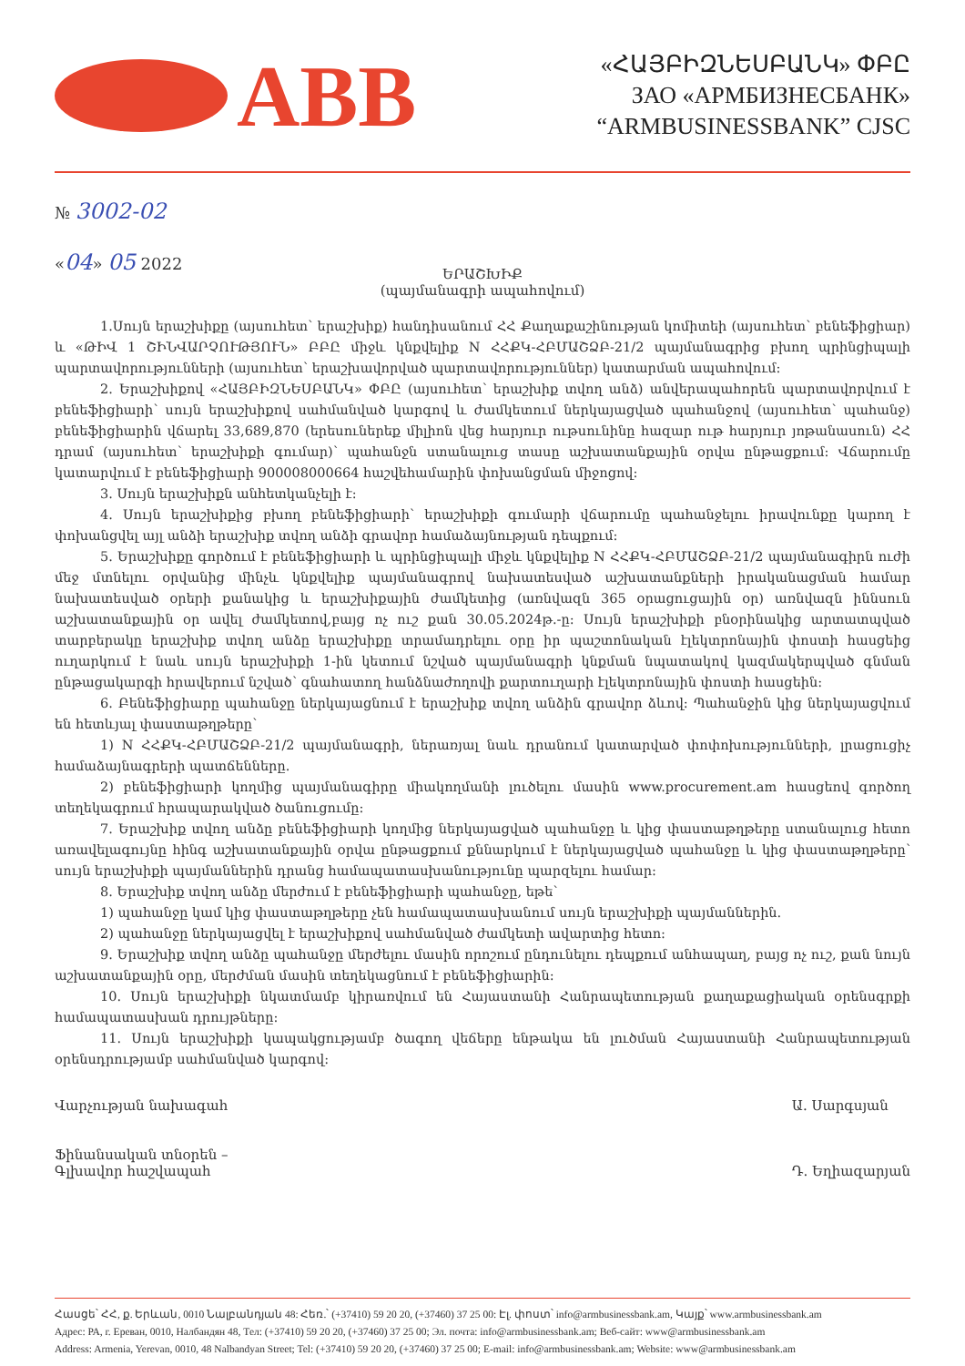ABB
«ՀԱՅԲԻԶՆԵՍԲԱՆԿ» ՓԲԸ
ЗАО «АРМБИЗНЕСБАНК»
“ARMBUSINESSBANK” CJSC
№ 3002-02
«04» 05 2022
ԵՐԱՇԽԻՔ
(պայմանագրի ապահովում)
1.Սույն երաշխիքը (այսուհետ՝ երաշխիք) հանդիսանում ՀՀ Քաղաքաշինության կոմիտեի (այսուհետ՝ բենեֆիցիար) և «ԹԻՎ 1 ՇԻՆՎԱՐՉՈՒԹՅՈՒՆ» ԲԲԸ միջև կնքվելիք N ՀՀՔԿ-ՀԲՄԱՇՁԲ-21/2 պայմանագրից բխող պրինցիպալի պարտավորությունների (այսուհետ՝ երաշխավորված պարտավորություններ) կատարման ապահովում:
2. Երաշխիքով «ՀԱՅԲԻԶՆԵՍԲԱՆԿ» ՓԲԸ (այսուհետ՝ երաշխիք տվող անձ) անվերապահորեն պարտավորվում է բենեֆիցիարի՝ սույն երաշխիքով սահմանված կարգով և ժամկետում ներկայացված պահանջով (այսուհետ՝ պահանջ) բենեֆիցիարին վճարել 33,689,870 (երեսուներեք միլիոն վեց հարյուր ութսունինը հազար ութ հարյուր յոթանասուն) ՀՀ դրամ (այսուհետ՝ երաշխիքի գումար)՝ պահանջն ստանալուց տասը աշխատանքային օրվա ընթացքում: Վճարումը կատարվում է բենեֆիցիարի 900008000664 հաշվեհամարին փոխանցման միջոցով:
3. Սույն երաշխիքն անհետկանչելի է:
4. Սույն երաշխիքից բխող բենեֆիցիարի՝ երաշխիքի գումարի վճարումը պահանջելու իրավունքը կարող է փոխանցվել այլ անձի երաշխիք տվող անձի գրավոր համաձայնության դեպքում:
5. Երաշխիքը գործում է բենեֆիցիարի և պրինցիպալի միջև կնքվելիք N ՀՀՔԿ-ՀԲՄԱՇՁԲ-21/2 պայմանագիրն ուժի մեջ մտնելու օրվանից մինչև կնքվելիք պայմանագրով նախատեսված աշխատանքների իրականացման համար նախատեսված օրերի քանակից և երաշխիքային ժամկետից (առնվազն 365 օրացուցային օր) առնվազն իննսուն աշխատանքային օր ավել ժամկետով,բայց ոչ ուշ քան 30.05.2024թ.-ը: Սույն երաշխիքի բնօրինակից արտատպված տարբերակը երաշխիք տվող անձը երաշխիքը տրամադրելու օրը իր պաշտոնական էլեկտրոնային փոստի հասցեից ուղարկում է նաև սույն երաշխիքի 1-ին կետում նշված պայմանագրի կնքման նպատակով կազմակերպված գնման ընթացակարգի հրավերում նշված՝ գնահատող հանձնաժողովի քարտուղարի էլեկտրոնային փոստի հասցեին:
6. Բենեֆիցիարը պահանջը ներկայացնում է երաշխիք տվող անձին գրավոր ձևով: Պահանջին կից ներկայացվում են հետևյալ փաստաթղթերը՝
1) N ՀՀՔԿ-ՀԲՄԱՇՁԲ-21/2 պայմանագրի, ներառյալ նաև դրանում կատարված փոփոխությունների, լրացուցիչ համաձայնագրերի պատճենները.
2) բենեֆիցիարի կողմից պայմանագիրը միակողմանի լուծելու մասին www.procurement.am հասցեով գործող տեղեկագրում հրապարակված ծանուցումը:
7. Երաշխիք տվող անձը բենեֆիցիարի կողմից ներկայացված պահանջը և կից փաստաթղթերը ստանալուց հետո առավելագույնը հինգ աշխատանքային օրվա ընթացքում քննարկում է ներկայացված պահանջը և կից փաստաթղթերը՝ սույն երաշխիքի պայմաններին դրանց համապատասխանությունը պարզելու համար:
8. Երաշխիք տվող անձը մերժում է բենեֆիցիարի պահանջը, եթե՝
1) պահանջը կամ կից փաստաթղթերը չեն համապատասխանում սույն երաշխիքի պայմաններին.
2) պահանջը ներկայացվել է երաշխիքով սահմանված ժամկետի ավարտից հետո:
9. Երաշխիք տվող անձը պահանջը մերժելու մասին որոշում ընդունելու դեպքում անհապաղ, բայց ոչ ուշ, քան նույն աշխատանքային օրը, մերժման մասին տեղեկացնում է բենեֆիցիարին:
10. Սույն երաշխիքի նկատմամբ կիրառվում են Հայաստանի Հանրապետության քաղաքացիական օրենսգրքի համապատասխան դրույթները:
11. Սույն երաշխիքի կապակցությամբ ծագող վեճերը ենթակա են լուծման Հայաստանի Հանրապետության օրենսդրությամբ սահմանված կարգով:
Վարչության նախագահ
Ֆինանսական տնօրեն –
Գլխավոր հաշվապահ
Ա. Սարգսյան
Դ. Եղիազարյան
Հասցե՝ ՀՀ, ք. Երևան, 0010 Նալբանդյան 48: Հեռ.՝ (+37410) 59 20 20, (+37460) 37 25 00: Էլ. փոստ՝ info@armbusinessbank.am, Կայք՝ www.armbusinessbank.am
Адрес: РА, г. Ереван, 0010, Налбандян 48, Тел: (+37410) 59 20 20, (+37460) 37 25 00; Эл. почта: info@armbusinessbank.am; Веб-сайт: www@armbusinessbank.am
Address: Armenia, Yerevan, 0010, 48 Nalbandyan Street; Tel: (+37410) 59 20 20, (+37460) 37 25 00; E-mail: info@armbusinessbank.am; Website: www@armbusinessbank.am